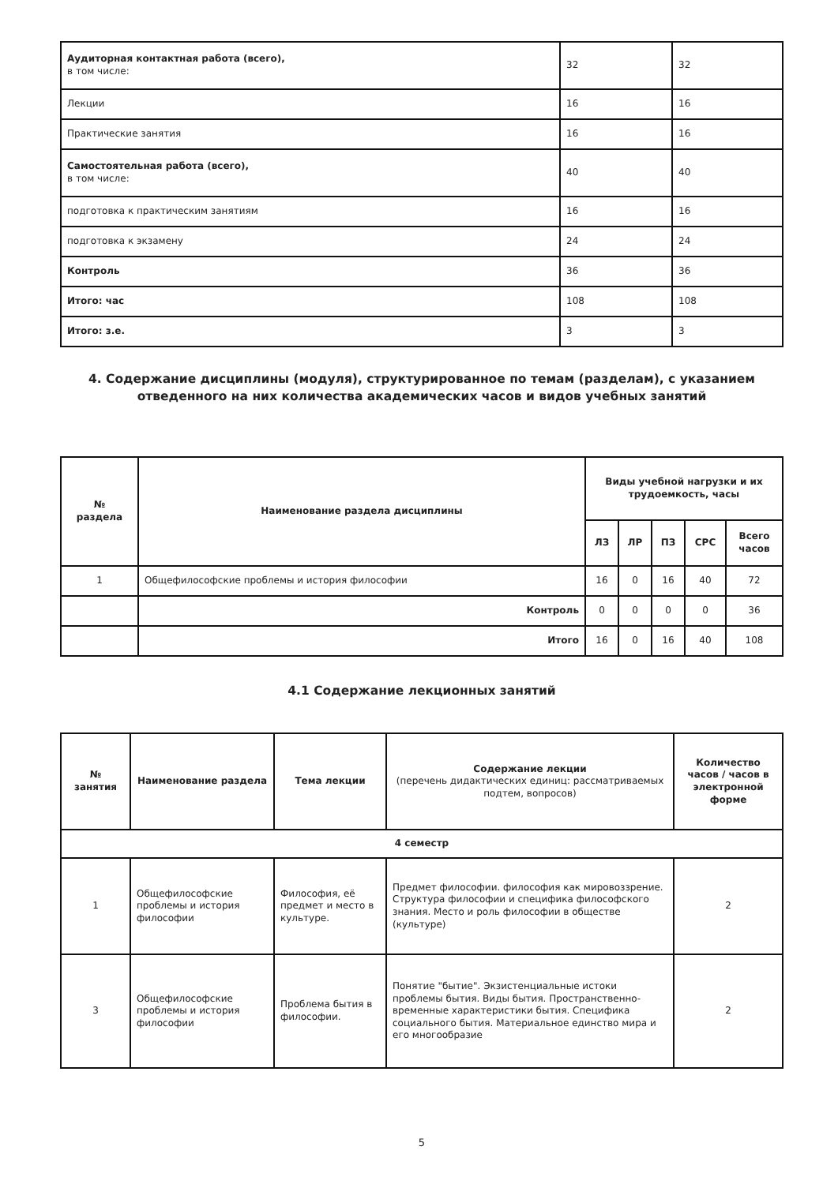| Аудиторная контактная работа (всего), в том числе: | 32 | 32 |
| Лекции | 16 | 16 |
| Практические занятия | 16 | 16 |
| Самостоятельная работа (всего), в том числе: | 40 | 40 |
| подготовка к практическим занятиям | 16 | 16 |
| подготовка к экзамену | 24 | 24 |
| Контроль | 36 | 36 |
| Итого: час | 108 | 108 |
| Итого: з.е. | 3 | 3 |
4. Содержание дисциплины (модуля), структурированное по темам (разделам), с указанием отведенного на них количества академических часов и видов учебных занятий
| № раздела | Наименование раздела дисциплины | Виды учебной нагрузки и их трудоемкость, часы | | | | |
| --- | --- | --- | --- | --- | --- | --- |
| | | ЛЗ | ЛР | ПЗ | СРС | Всего часов |
| 1 | Общефилософские проблемы и история философии | 16 | 0 | 16 | 40 | 72 |
| | Контроль | 0 | 0 | 0 | 0 | 36 |
| | Итого | 16 | 0 | 16 | 40 | 108 |
4.1 Содержание лекционных занятий
| № занятия | Наименование раздела | Тема лекции | Содержание лекции (перечень дидактических единиц: рассматриваемых подтем, вопросов) | Количество часов / часов в электронной форме |
| --- | --- | --- | --- | --- |
| 4 семестр | | | | |
| 1 | Общефилософские проблемы и история философии | Философия, её предмет и место в культуре. | Предмет философии. философия как мировоззрение. Структура философии и специфика философского знания. Место и роль философии в обществе (культуре) | 2 |
| 3 | Общефилософские проблемы и история философии | Проблема бытия в философии. | Понятие "бытие". Экзистенциальные истоки проблемы бытия. Виды бытия. Пространственно-временные характеристики бытия. Специфика социального бытия. Материальное единство мира и его многообразие | 2 |
5